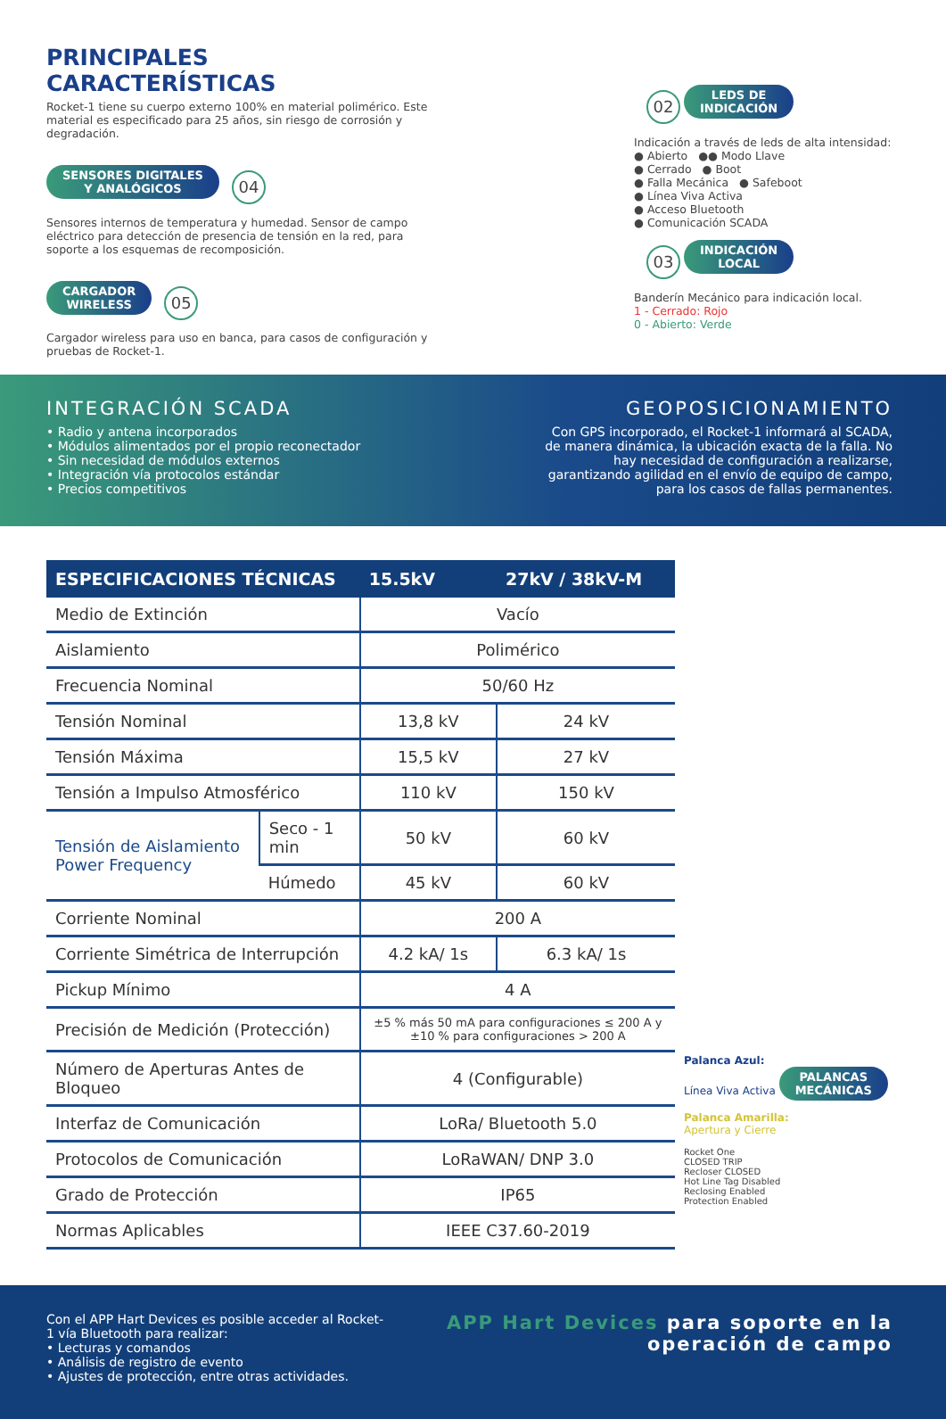PRINCIPALES CARACTERÍSTICAS
Rocket-1 tiene su cuerpo externo 100% en material polimérico. Este material es especificado para 25 años, sin riesgo de corrosión y degradación.
SENSORES DIGITALES
Y ANALÓGICOS 04
Sensores internos de temperatura y humedad. Sensor de campo eléctrico para detección de presencia de tensión en la red, para soporte a los esquemas de recomposición.
CARGADOR
WIRELESS 05
Cargador wireless para uso en banca, para casos de configuración y pruebas de Rocket-1.
02 LEDS DE
INDICACIÓN
Indicación a través de leds de alta intensidad:
● Abierto ●● Modo Llave
● Cerrado ● Boot
● Falla Mecánica ● Safeboot
● Línea Viva Activa
● Acceso Bluetooth
● Comunicación SCADA
03 INDICACIÓN
LOCAL
Banderín Mecánico para indicación local.
1 - Cerrado: Rojo
0 - Abierto: Verde
INTEGRACIÓN SCADA
• Radio y antena incorporados
• Módulos alimentados por el propio reconectador
• Sin necesidad de módulos externos
• Integración vía protocolos estándar
• Precios competitivos
GEOPOSICIONAMIENTO
Con GPS incorporado, el Rocket-1 informará al SCADA, de manera dinámica, la ubicación exacta de la falla. No hay necesidad de configuración a realizarse, garantizando agilidad en el envío de equipo de campo, para los casos de fallas permanentes.
| ESPECIFICACIONES TÉCNICAS | | 15.5kV | 27kV / 38kV-M |
| --- | --- | --- | --- |
| Medio de Extinción | | Vacío | |
| Aislamiento | | Polimérico | |
| Frecuencia Nominal | | 50/60 Hz | |
| Tensión Nominal | | 13,8 kV | 24 kV |
| Tensión Máxima | | 15,5 kV | 27 kV |
| Tensión a Impulso Atmosférico | | 110 kV | 150 kV |
| Tensión de Aislamiento Power Frequency | Seco - 1 min | 50 kV | 60 kV |
| | Húmedo | 45 kV | 60 kV |
| Corriente Nominal | | 200 A | |
| Corriente Simétrica de Interrupción | | 4.2 kA/ 1s | 6.3 kA/ 1s |
| Pickup Mínimo | | 4 A | |
| Precisión de Medición (Protección) | | ±5 % más 50 mA para configuraciones ≤ 200 A y ±10 % para configuraciones > 200 A | |
| Número de Aperturas Antes de Bloqueo | | 4 (Configurable) | |
| Interfaz de Comunicación | | LoRa/ Bluetooth 5.0 | |
| Protocolos de Comunicación | | LoRaWAN/ DNP 3.0 | |
| Grado de Protección | | IP65 | |
| Normas Aplicables | | IEEE C37.60-2019 | |
Palanca Azul:
Línea Viva Activa PALANCAS
MECÁNICAS
Palanca Amarilla:
Apertura y Cierre
Rocket One
CLOSED TRIP
Recloser CLOSED
Hot Line Tag Disabled
Reclosing Enabled
Protection Enabled
Con el APP Hart Devices es posible acceder al Rocket-1 vía Bluetooth para realizar:
• Lecturas y comandos
• Análisis de registro de evento
• Ajustes de protección, entre otras actividades.
APP Hart Devices para soporte en la operación de campo